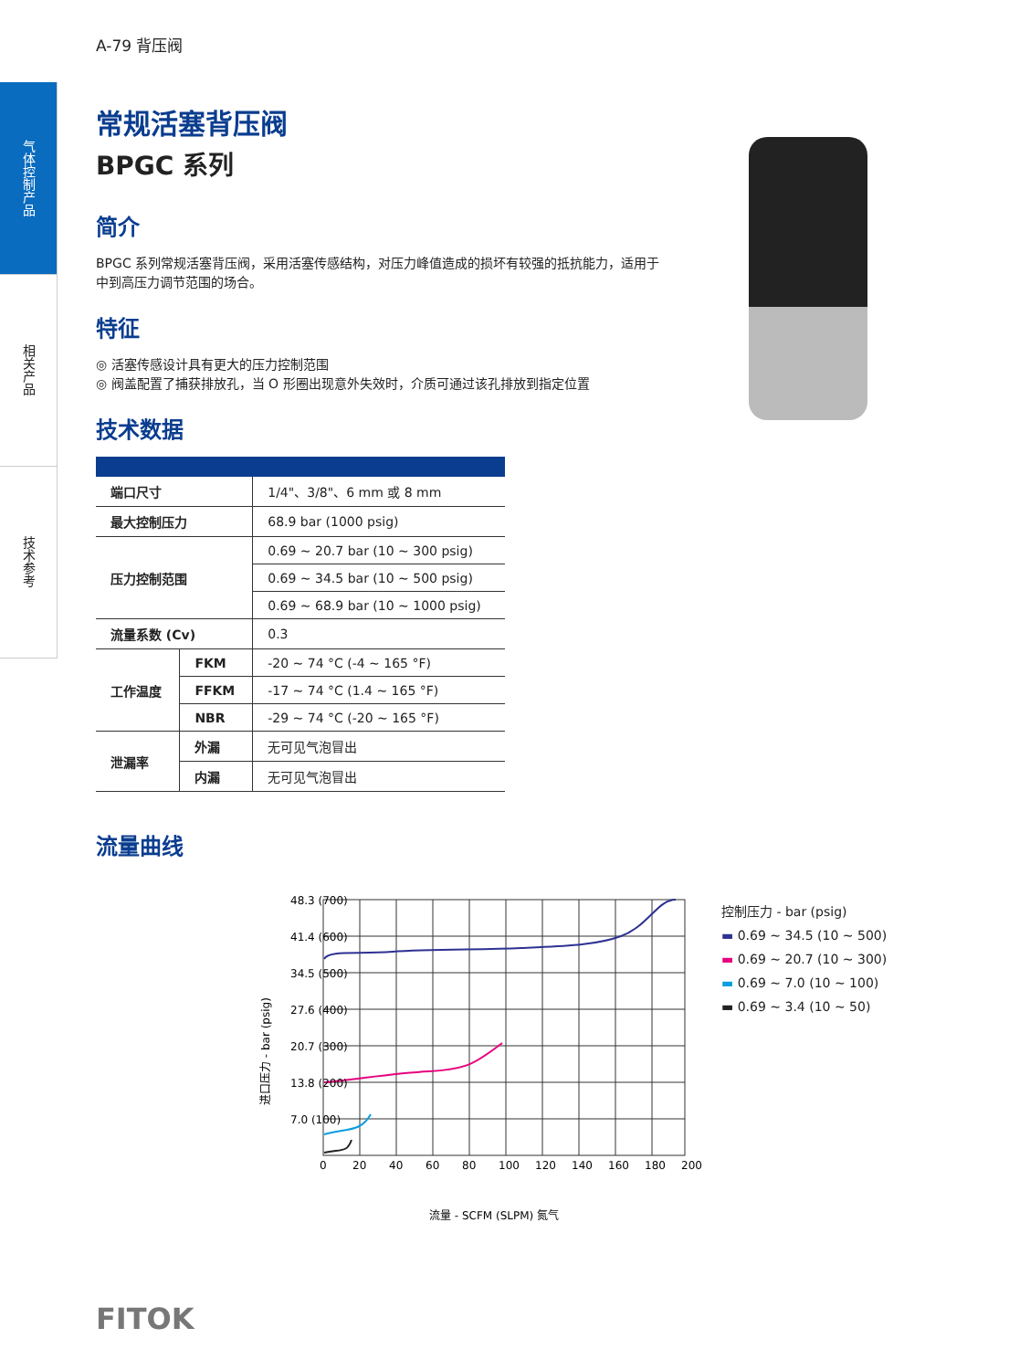气体控制产品
相关产品
技术参考
A-79 背压阀
常规活塞背压阀
BPGC 系列
简介
BPGC 系列常规活塞背压阀，采用活塞传感结构，对压力峰值造成的损坏有较强的抵抗能力，适用于中到高压力调节范围的场合。
特征
◎ 活塞传感设计具有更大的压力控制范围
◎ 阀盖配置了捕获排放孔，当 O 形圈出现意外失效时，介质可通过该孔排放到指定位置
技术数据
| 端口尺寸 | | 1/4"、3/8"、6 mm 或 8 mm |
| 最大控制压力 | | 68.9 bar (1000 psig) |
| 压力控制范围 | | 0.69 ~ 20.7 bar (10 ~ 300 psig) |
| | | 0.69 ~ 34.5 bar (10 ~ 500 psig) |
| | | 0.69 ~ 68.9 bar (10 ~ 1000 psig) |
| 流量系数 (Cv) | | 0.3 |
| 工作温度 | FKM | -20 ~ 74 °C (-4 ~ 165 °F) |
| | FFKM | -17 ~ 74 °C (1.4 ~ 165 °F) |
| | NBR | -29 ~ 74 °C (-20 ~ 165 °F) |
| 泄漏率 | 外漏 | 无可见气泡冒出 |
| | 内漏 | 无可见气泡冒出 |
流量曲线
48.3 (700)
41.4 (600)
34.5 (500)
27.6 (400)
20.7 (300)
13.8 (200)
7.0 (100)
0
20
40
60
80
100
120
140
160
180
200
流量 - SCFM (SLPM) 氮气
进口压力 - bar (psig)
控制压力 - bar (psig)
▬ 0.69 ~ 34.5 (10 ~ 500)
▬ 0.69 ~ 20.7 (10 ~ 300)
▬ 0.69 ~ 7.0 (10 ~ 100)
▬ 0.69 ~ 3.4 (10 ~ 50)
FITOK